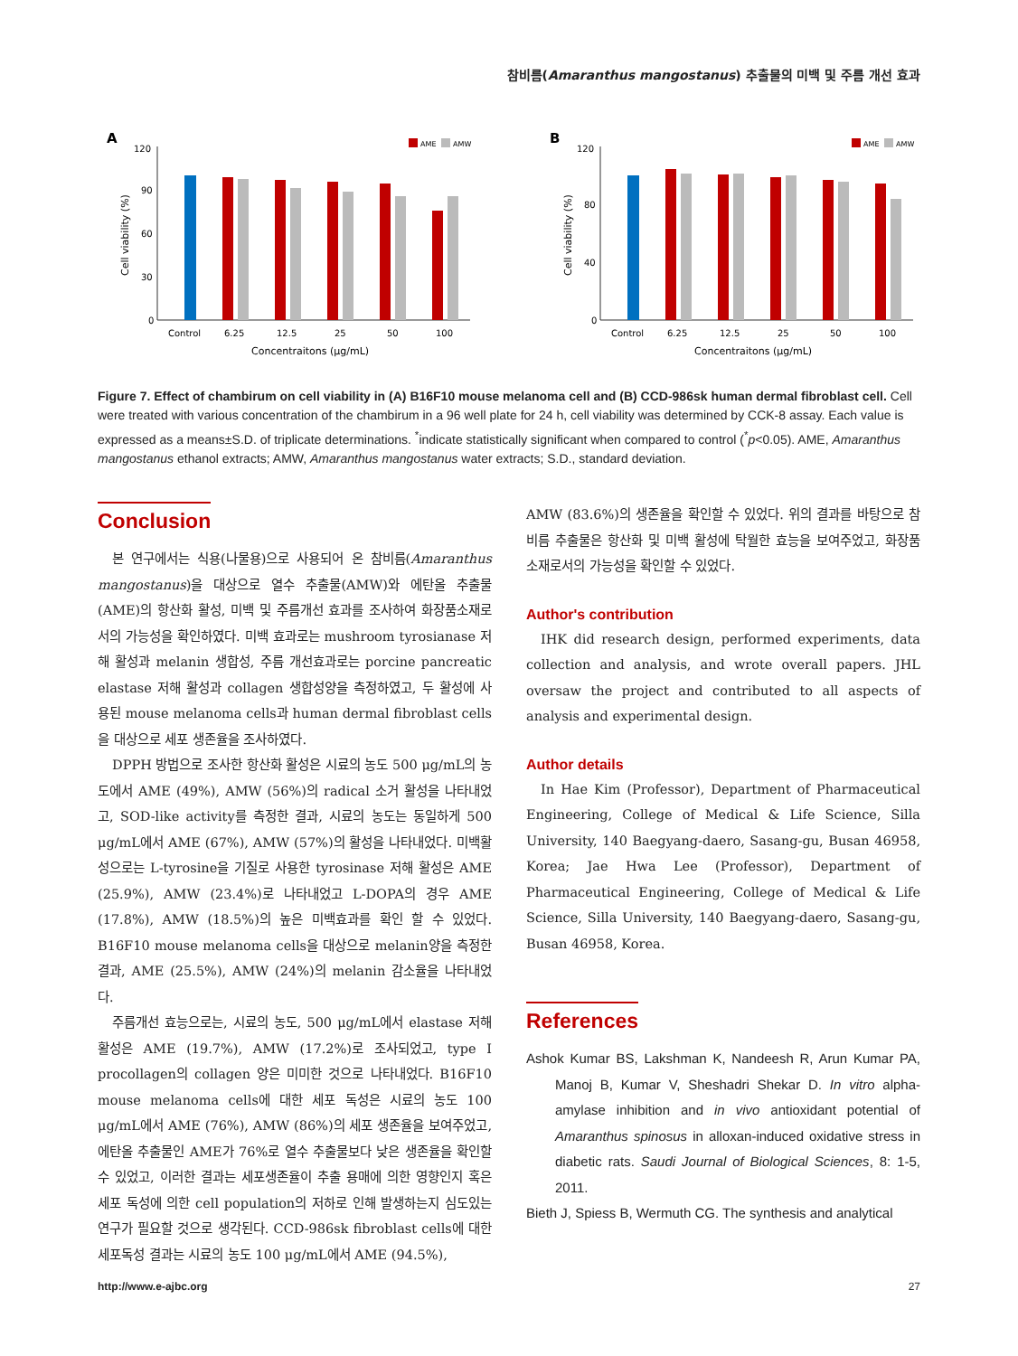참비름(Amaranthus mangostanus) 추출물의 미백 및 주름 개선 효과
A
120
90
60
30
0
Cell viability (%)
AME
AMW
Control
6.25
12.5
25
50
100
Concentraitons (μg/mL)
B
120
80
40
0
Cell viability (%)
AME
AMW
Control
6.25
12.5
25
50
100
Concentraitons (μg/mL)
Figure 7. Effect of chambirum on cell viability in (A) B16F10 mouse melanoma cell and (B) CCD-986sk human dermal fibroblast cell. Cell were treated with various concentration of the chambirum in a 96 well plate for 24 h, cell viability was determined by CCK-8 assay. Each value is expressed as a means±S.D. of triplicate determinations. <sup>*</sup>indicate statistically significant when compared to control (<sup>*</sup>p<0.05). AME, Amaranthus mangostanus ethanol extracts; AMW, Amaranthus mangostanus water extracts; S.D., standard deviation.
Conclusion
본 연구에서는 식용(나물용)으로 사용되어 온 참비름(Amaranthus mangostanus)을 대상으로 열수 추출물(AMW)와 에탄올 추출물(AME)의 항산화 활성, 미백 및 주름개선 효과를 조사하여 화장품소재로서의 가능성을 확인하였다. 미백 효과로는 mushroom tyrosianase 저해 활성과 melanin 생합성, 주름 개선효과로는 porcine pancreatic elastase 저해 활성과 collagen 생합성양을 측정하였고, 두 활성에 사용된 mouse melanoma cells과 human dermal fibroblast cells을 대상으로 세포 생존율을 조사하였다.
DPPH 방법으로 조사한 항산화 활성은 시료의 농도 500 μg/mL의 농도에서 AME (49%), AMW (56%)의 radical 소거 활성을 나타내었고, SOD-like activity를 측정한 결과, 시료의 농도는 동일하게 500 μg/mL에서 AME (67%), AMW (57%)의 활성을 나타내었다. 미백활성으로는 L-tyrosine을 기질로 사용한 tyrosinase 저해 활성은 AME (25.9%), AMW (23.4%)로 나타내었고 L-DOPA의 경우 AME (17.8%), AMW (18.5%)의 높은 미백효과를 확인 할 수 있었다. B16F10 mouse melanoma cells을 대상으로 melanin양을 측정한 결과, AME (25.5%), AMW (24%)의 melanin 감소율을 나타내었다.
주름개선 효능으로는, 시료의 농도, 500 μg/mL에서 elastase 저해 활성은 AME (19.7%), AMW (17.2%)로 조사되었고, type I procollagen의 collagen 양은 미미한 것으로 나타내었다. B16F10 mouse melanoma cells에 대한 세포 독성은 시료의 농도 100 μg/mL에서 AME (76%), AMW (86%)의 세포 생존율을 보여주었고, 에탄올 추출물인 AME가 76%로 열수 추출물보다 낮은 생존율을 확인할 수 있었고, 이러한 결과는 세포생존율이 추출 용매에 의한 영향인지 혹은 세포 독성에 의한 cell population의 저하로 인해 발생하는지 심도있는 연구가 필요할 것으로 생각된다. CCD-986sk fibroblast cells에 대한 세포독성 결과는 시료의 농도 100 μg/mL에서 AME (94.5%),
AMW (83.6%)의 생존율을 확인할 수 있었다. 위의 결과를 바탕으로 참비름 추출물은 항산화 및 미백 활성에 탁월한 효능을 보여주었고, 화장품 소재로서의 가능성을 확인할 수 있었다.
Author's contribution
IHK did research design, performed experiments, data collection and analysis, and wrote overall papers. JHL oversaw the project and contributed to all aspects of analysis and experimental design.
Author details
In Hae Kim (Professor), Department of Pharmaceutical Engineering, College of Medical & Life Science, Silla University, 140 Baegyang-daero, Sasang-gu, Busan 46958, Korea; Jae Hwa Lee (Professor), Department of Pharmaceutical Engineering, College of Medical & Life Science, Silla University, 140 Baegyang-daero, Sasang-gu, Busan 46958, Korea.
References
Ashok Kumar BS, Lakshman K, Nandeesh R, Arun Kumar PA, Manoj B, Kumar V, Sheshadri Shekar D. In vitro alpha-amylase inhibition and in vivo antioxidant potential of Amaranthus spinosus in alloxan-induced oxidative stress in diabetic rats. Saudi Journal of Biological Sciences, 8: 1-5, 2011.
Bieth J, Spiess B, Wermuth CG. The synthesis and analytical
http://www.e-ajbc.org 27